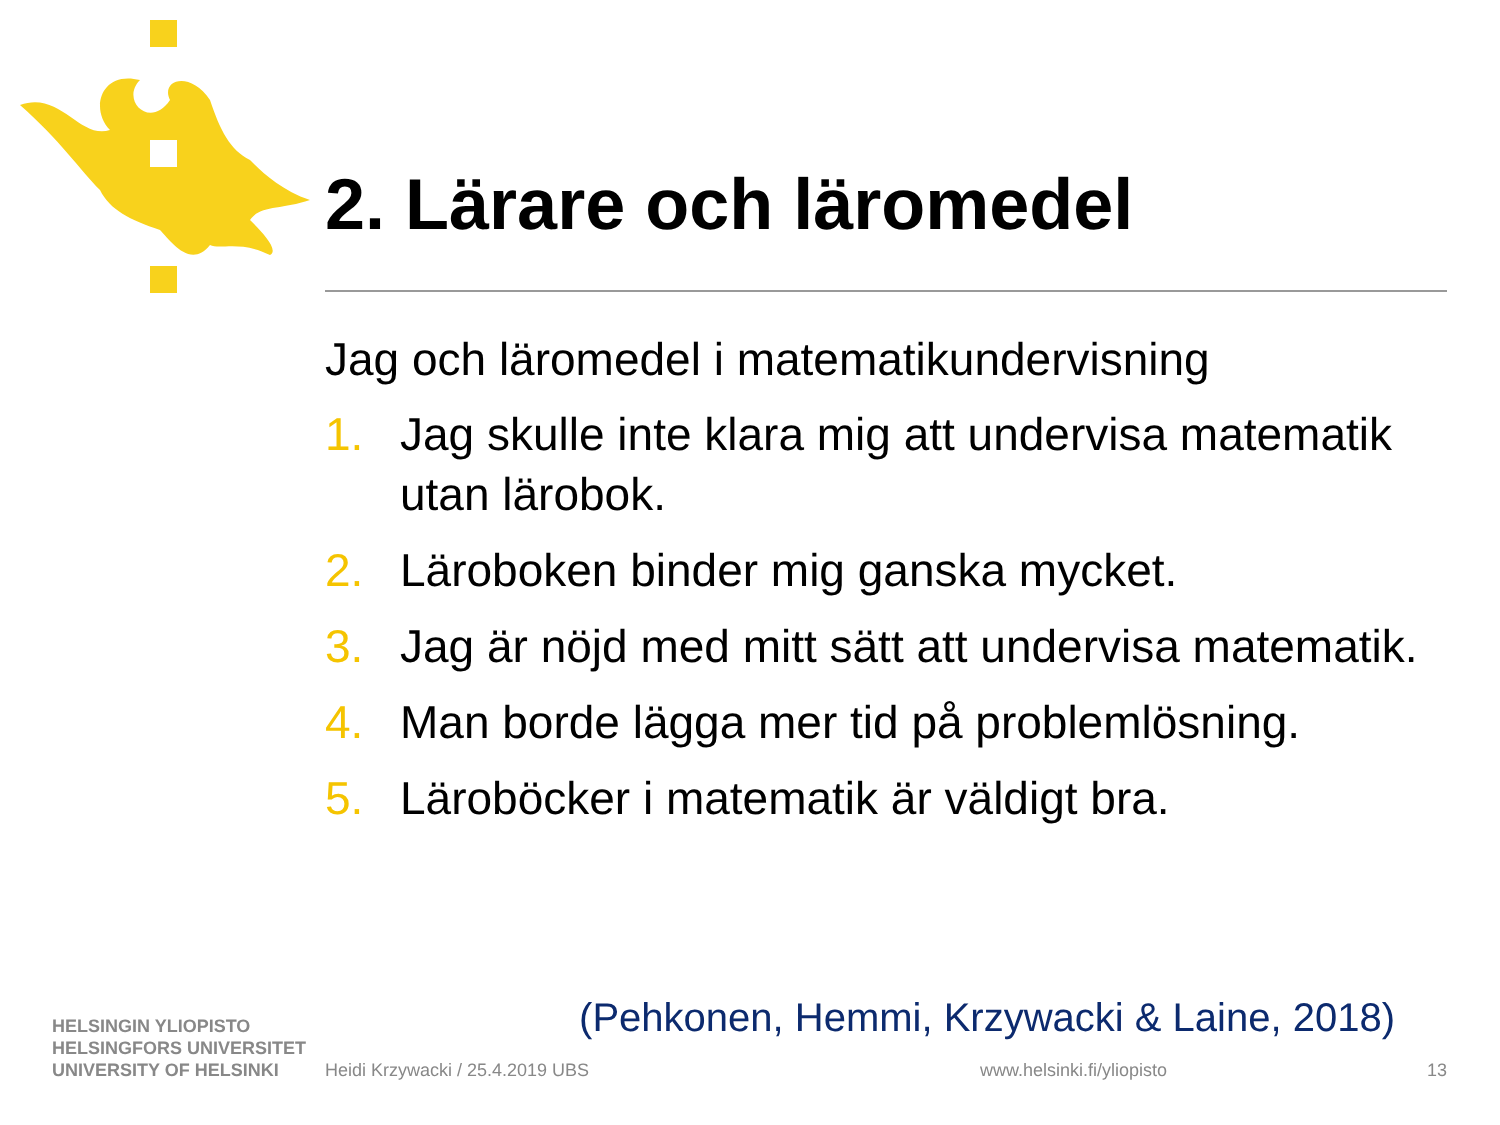2. Lärare och läromedel
Jag och läromedel i matematikundervisning
1. Jag skulle inte klara mig att undervisa matematik utan lärobok.
2. Läroboken binder mig ganska mycket.
3. Jag är nöjd med mitt sätt att undervisa matematik.
4. Man borde lägga mer tid på problemlösning.
5. Läroböcker i matematik är väldigt bra.
(Pehkonen, Hemmi, Krzywacki & Laine, 2018)
HELSINGIN YLIOPISTO
HELSINGFORS UNIVERSITET
UNIVERSITY OF HELSINKI
Heidi Krzywacki / 25.4.2019 UBS www.helsinki.fi/yliopisto 13